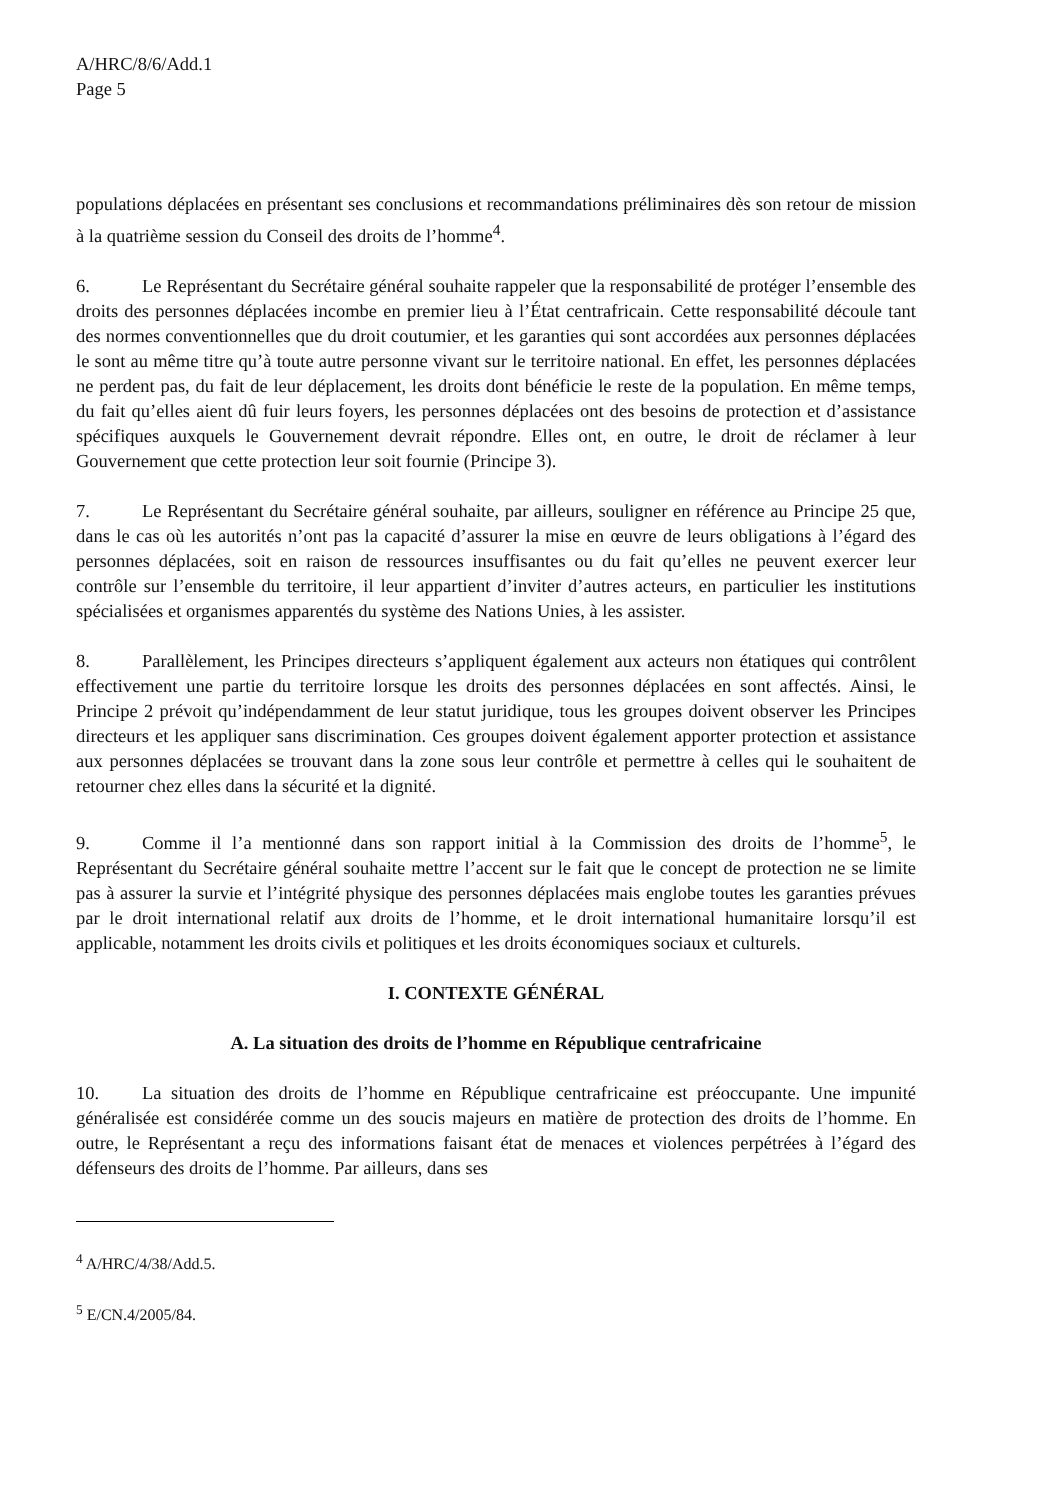A/HRC/8/6/Add.1
Page 5
populations déplacées en présentant ses conclusions et recommandations préliminaires dès son retour de mission à la quatrième session du Conseil des droits de l’homme<sup>4</sup>.
6. Le Représentant du Secrétaire général souhaite rappeler que la responsabilité de protéger l’ensemble des droits des personnes déplacées incombe en premier lieu à l’État centrafricain. Cette responsabilité découle tant des normes conventionnelles que du droit coutumier, et les garanties qui sont accordées aux personnes déplacées le sont au même titre qu’à toute autre personne vivant sur le territoire national. En effet, les personnes déplacées ne perdent pas, du fait de leur déplacement, les droits dont bénéficie le reste de la population. En même temps, du fait qu’elles aient dû fuir leurs foyers, les personnes déplacées ont des besoins de protection et d’assistance spécifiques auxquels le Gouvernement devrait répondre. Elles ont, en outre, le droit de réclamer à leur Gouvernement que cette protection leur soit fournie (Principe 3).
7. Le Représentant du Secrétaire général souhaite, par ailleurs, souligner en référence au Principe 25 que, dans le cas où les autorités n’ont pas la capacité d’assurer la mise en œuvre de leurs obligations à l’égard des personnes déplacées, soit en raison de ressources insuffisantes ou du fait qu’elles ne peuvent exercer leur contrôle sur l’ensemble du territoire, il leur appartient d’inviter d’autres acteurs, en particulier les institutions spécialisées et organismes apparentés du système des Nations Unies, à les assister.
8. Parallèlement, les Principes directeurs s’appliquent également aux acteurs non étatiques qui contrôlent effectivement une partie du territoire lorsque les droits des personnes déplacées en sont affectés. Ainsi, le Principe 2 prévoit qu’indépendamment de leur statut juridique, tous les groupes doivent observer les Principes directeurs et les appliquer sans discrimination. Ces groupes doivent également apporter protection et assistance aux personnes déplacées se trouvant dans la zone sous leur contrôle et permettre à celles qui le souhaitent de retourner chez elles dans la sécurité et la dignité.
9. Comme il l’a mentionné dans son rapport initial à la Commission des droits de l’homme<sup>5</sup>, le Représentant du Secrétaire général souhaite mettre l’accent sur le fait que le concept de protection ne se limite pas à assurer la survie et l’intégrité physique des personnes déplacées mais englobe toutes les garanties prévues par le droit international relatif aux droits de l’homme, et le droit international humanitaire lorsqu’il est applicable, notamment les droits civils et politiques et les droits économiques sociaux et culturels.
I. CONTEXTE GÉNÉRAL
A. La situation des droits de l’homme en République centrafricaine
10. La situation des droits de l’homme en République centrafricaine est préoccupante. Une impunité généralisée est considérée comme un des soucis majeurs en matière de protection des droits de l’homme. En outre, le Représentant a reçu des informations faisant état de menaces et violences perpétrées à l’égard des défenseurs des droits de l’homme. Par ailleurs, dans ses
<sup>4</sup> A/HRC/4/38/Add.5.
<sup>5</sup> E/CN.4/2005/84.